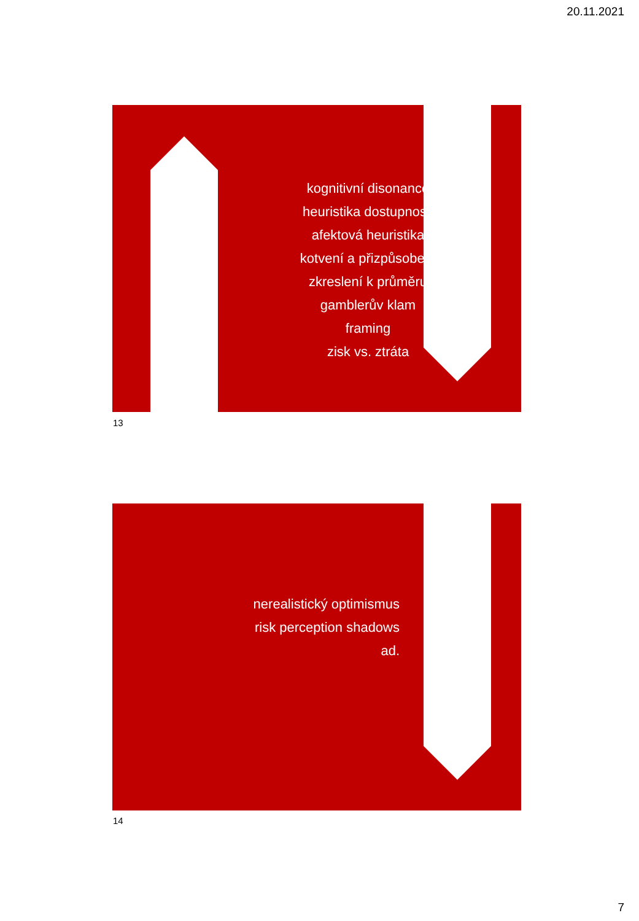20.11.2021
kognitivní disonance
heuristika dostupnosti
afektová heuristika
kotvení a přizpůsobení
zkreslení k průměru
gamblerův klam
framing
zisk vs. ztráta
13
nerealistický optimismus
risk perception shadows
ad.
14
7